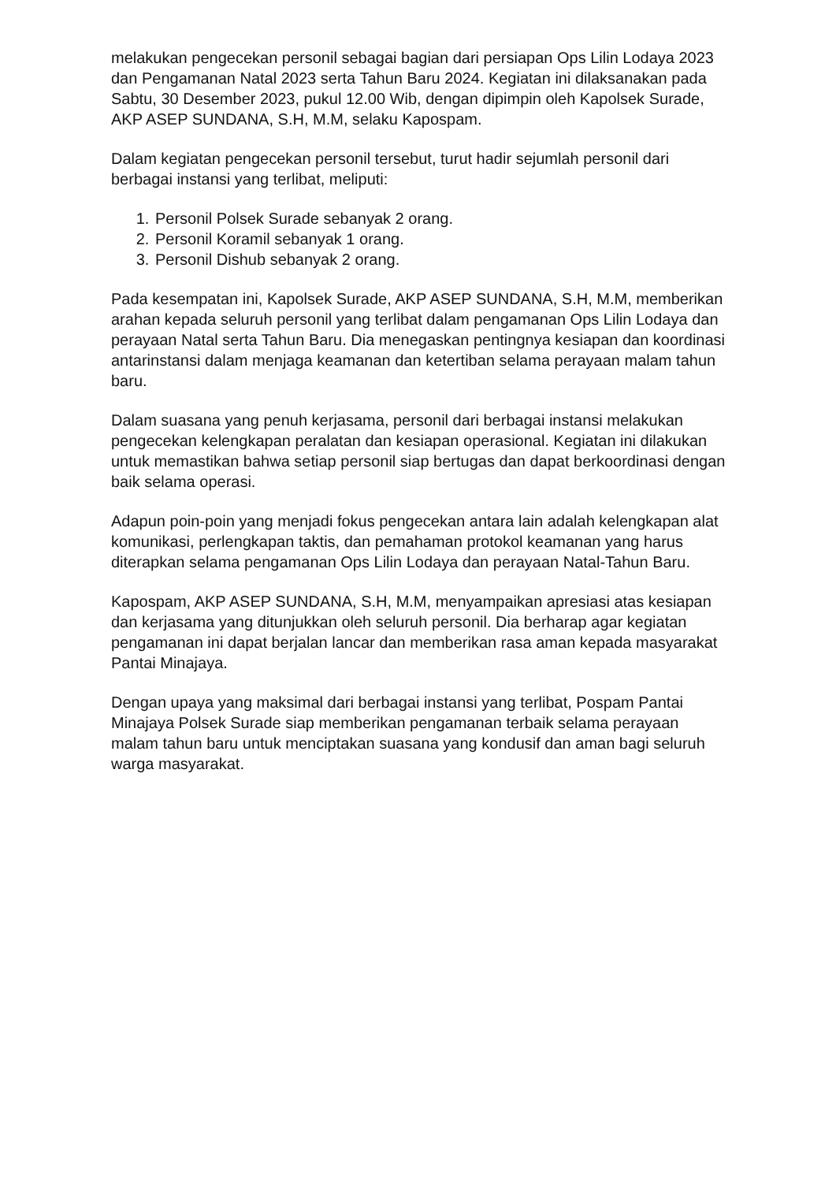melakukan pengecekan personil sebagai bagian dari persiapan Ops Lilin Lodaya 2023 dan Pengamanan Natal 2023 serta Tahun Baru 2024. Kegiatan ini dilaksanakan pada Sabtu, 30 Desember 2023, pukul 12.00 Wib, dengan dipimpin oleh Kapolsek Surade, AKP ASEP SUNDANA, S.H, M.M, selaku Kapospam.
Dalam kegiatan pengecekan personil tersebut, turut hadir sejumlah personil dari berbagai instansi yang terlibat, meliputi:
1. Personil Polsek Surade sebanyak 2 orang.
2. Personil Koramil sebanyak 1 orang.
3. Personil Dishub sebanyak 2 orang.
Pada kesempatan ini, Kapolsek Surade, AKP ASEP SUNDANA, S.H, M.M, memberikan arahan kepada seluruh personil yang terlibat dalam pengamanan Ops Lilin Lodaya dan perayaan Natal serta Tahun Baru. Dia menegaskan pentingnya kesiapan dan koordinasi antarinstansi dalam menjaga keamanan dan ketertiban selama perayaan malam tahun baru.
Dalam suasana yang penuh kerjasama, personil dari berbagai instansi melakukan pengecekan kelengkapan peralatan dan kesiapan operasional. Kegiatan ini dilakukan untuk memastikan bahwa setiap personil siap bertugas dan dapat berkoordinasi dengan baik selama operasi.
Adapun poin-poin yang menjadi fokus pengecekan antara lain adalah kelengkapan alat komunikasi, perlengkapan taktis, dan pemahaman protokol keamanan yang harus diterapkan selama pengamanan Ops Lilin Lodaya dan perayaan Natal-Tahun Baru.
Kapospam, AKP ASEP SUNDANA, S.H, M.M, menyampaikan apresiasi atas kesiapan dan kerjasama yang ditunjukkan oleh seluruh personil. Dia berharap agar kegiatan pengamanan ini dapat berjalan lancar dan memberikan rasa aman kepada masyarakat Pantai Minajaya.
Dengan upaya yang maksimal dari berbagai instansi yang terlibat, Pospam Pantai Minajaya Polsek Surade siap memberikan pengamanan terbaik selama perayaan malam tahun baru untuk menciptakan suasana yang kondusif dan aman bagi seluruh warga masyarakat.